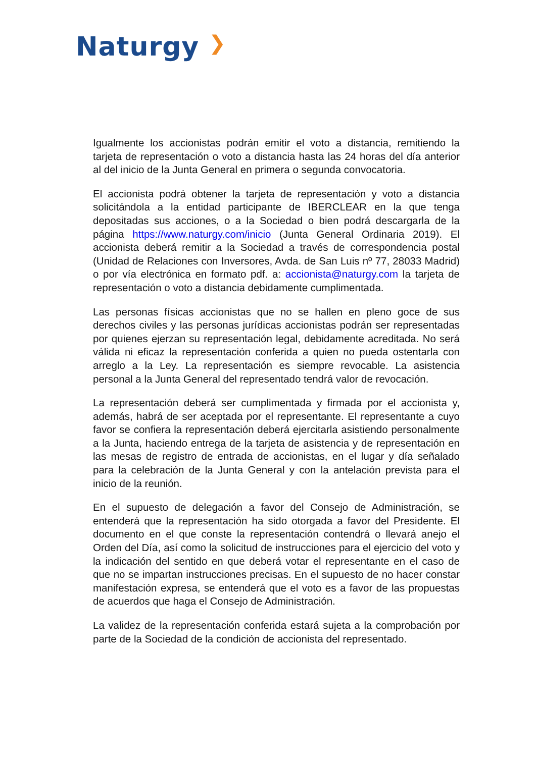Naturgy ❯
Igualmente los accionistas podrán emitir el voto a distancia, remitiendo la tarjeta de representación o voto a distancia hasta las 24 horas del día anterior al del inicio de la Junta General en primera o segunda convocatoria.
El accionista podrá obtener la tarjeta de representación y voto a distancia solicitándola a la entidad participante de IBERCLEAR en la que tenga depositadas sus acciones, o a la Sociedad o bien podrá descargarla de la página https://www.naturgy.com/inicio (Junta General Ordinaria 2019). El accionista deberá remitir a la Sociedad a través de correspondencia postal (Unidad de Relaciones con Inversores, Avda. de San Luis nº 77, 28033 Madrid) o por vía electrónica en formato pdf. a: accionista@naturgy.com la tarjeta de representación o voto a distancia debidamente cumplimentada.
Las personas físicas accionistas que no se hallen en pleno goce de sus derechos civiles y las personas jurídicas accionistas podrán ser representadas por quienes ejerzan su representación legal, debidamente acreditada. No será válida ni eficaz la representación conferida a quien no pueda ostentarla con arreglo a la Ley. La representación es siempre revocable. La asistencia personal a la Junta General del representado tendrá valor de revocación.
La representación deberá ser cumplimentada y firmada por el accionista y, además, habrá de ser aceptada por el representante. El representante a cuyo favor se confiera la representación deberá ejercitarla asistiendo personalmente a la Junta, haciendo entrega de la tarjeta de asistencia y de representación en las mesas de registro de entrada de accionistas, en el lugar y día señalado para la celebración de la Junta General y con la antelación prevista para el inicio de la reunión.
En el supuesto de delegación a favor del Consejo de Administración, se entenderá que la representación ha sido otorgada a favor del Presidente. El documento en el que conste la representación contendrá o llevará anejo el Orden del Día, así como la solicitud de instrucciones para el ejercicio del voto y la indicación del sentido en que deberá votar el representante en el caso de que no se impartan instrucciones precisas. En el supuesto de no hacer constar manifestación expresa, se entenderá que el voto es a favor de las propuestas de acuerdos que haga el Consejo de Administración.
La validez de la representación conferida estará sujeta a la comprobación por parte de la Sociedad de la condición de accionista del representado.